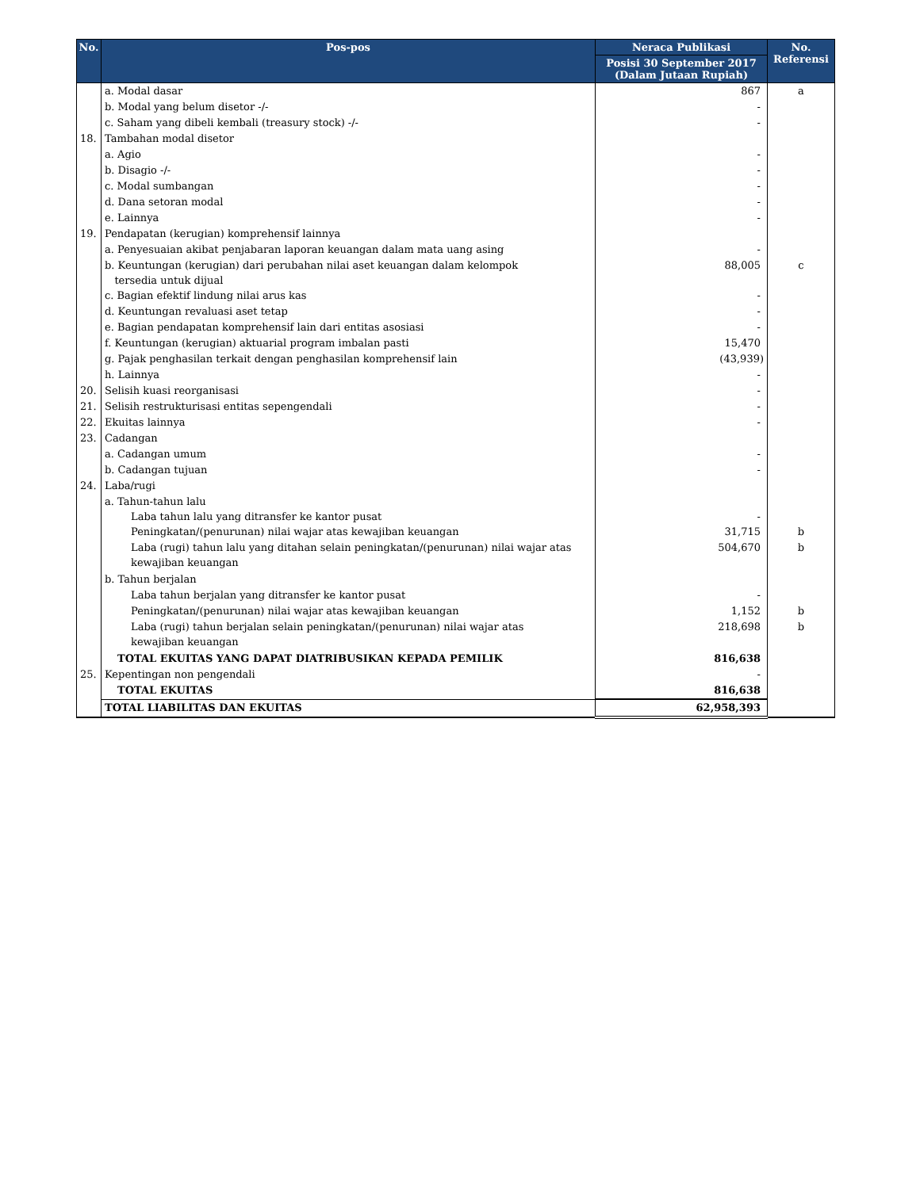| No. | Pos-pos | Neraca Publikasi | No. Referensi |
| --- | --- | --- | --- |
| | | Posisi 30 September 2017 (Dalam Jutaan Rupiah) | |
| | a. Modal dasar | 867 | a |
| | b. Modal yang belum disetor -/- | - | |
| | c. Saham yang dibeli kembali (treasury stock) -/- | - | |
| 18. | Tambahan modal disetor | | |
| | a. Agio | - | |
| | b. Disagio -/- | - | |
| | c. Modal sumbangan | - | |
| | d. Dana setoran modal | - | |
| | e. Lainnya | - | |
| 19. | Pendapatan (kerugian) komprehensif lainnya | | |
| | a. Penyesuaian akibat penjabaran laporan keuangan dalam mata uang asing | - | |
| | b. Keuntungan (kerugian) dari perubahan nilai aset keuangan dalam kelompok tersedia untuk dijual | 88,005 | c |
| | c. Bagian efektif lindung nilai arus kas | - | |
| | d. Keuntungan revaluasi aset tetap | - | |
| | e. Bagian pendapatan komprehensif lain dari entitas asosiasi | - | |
| | f. Keuntungan (kerugian) aktuarial program imbalan pasti | 15,470 | |
| | g. Pajak penghasilan terkait dengan penghasilan komprehensif lain | (43,939) | |
| | h. Lainnya | - | |
| 20. | Selisih kuasi reorganisasi | - | |
| 21. | Selisih restrukturisasi entitas sepengendali | - | |
| 22. | Ekuitas lainnya | - | |
| 23. | Cadangan | | |
| | a. Cadangan umum | - | |
| | b. Cadangan tujuan | - | |
| 24. | Laba/rugi | | |
| | a. Tahun-tahun lalu Laba tahun lalu yang ditransfer ke kantor pusat | - | |
| | Peningkatan/(penurunan) nilai wajar atas kewajiban keuangan | 31,715 | b |
| | Laba (rugi) tahun lalu yang ditahan selain peningkatan/(penurunan) nilai wajar atas kewajiban keuangan | 504,670 | b |
| | b. Tahun berjalan | | |
| | Laba tahun berjalan yang ditransfer ke kantor pusat | - | |
| | Peningkatan/(penurunan) nilai wajar atas kewajiban keuangan | 1,152 | b |
| | Laba (rugi) tahun berjalan selain peningkatan/(penurunan) nilai wajar atas kewajiban keuangan | 218,698 | b |
| | TOTAL EKUITAS YANG DAPAT DIATRIBUSIKAN KEPADA PEMILIK | 816,638 | |
| 25. | Kepentingan non pengendali | - | |
| | TOTAL EKUITAS | 816,638 | |
| | TOTAL LIABILITAS DAN EKUITAS | 62,958,393 | |